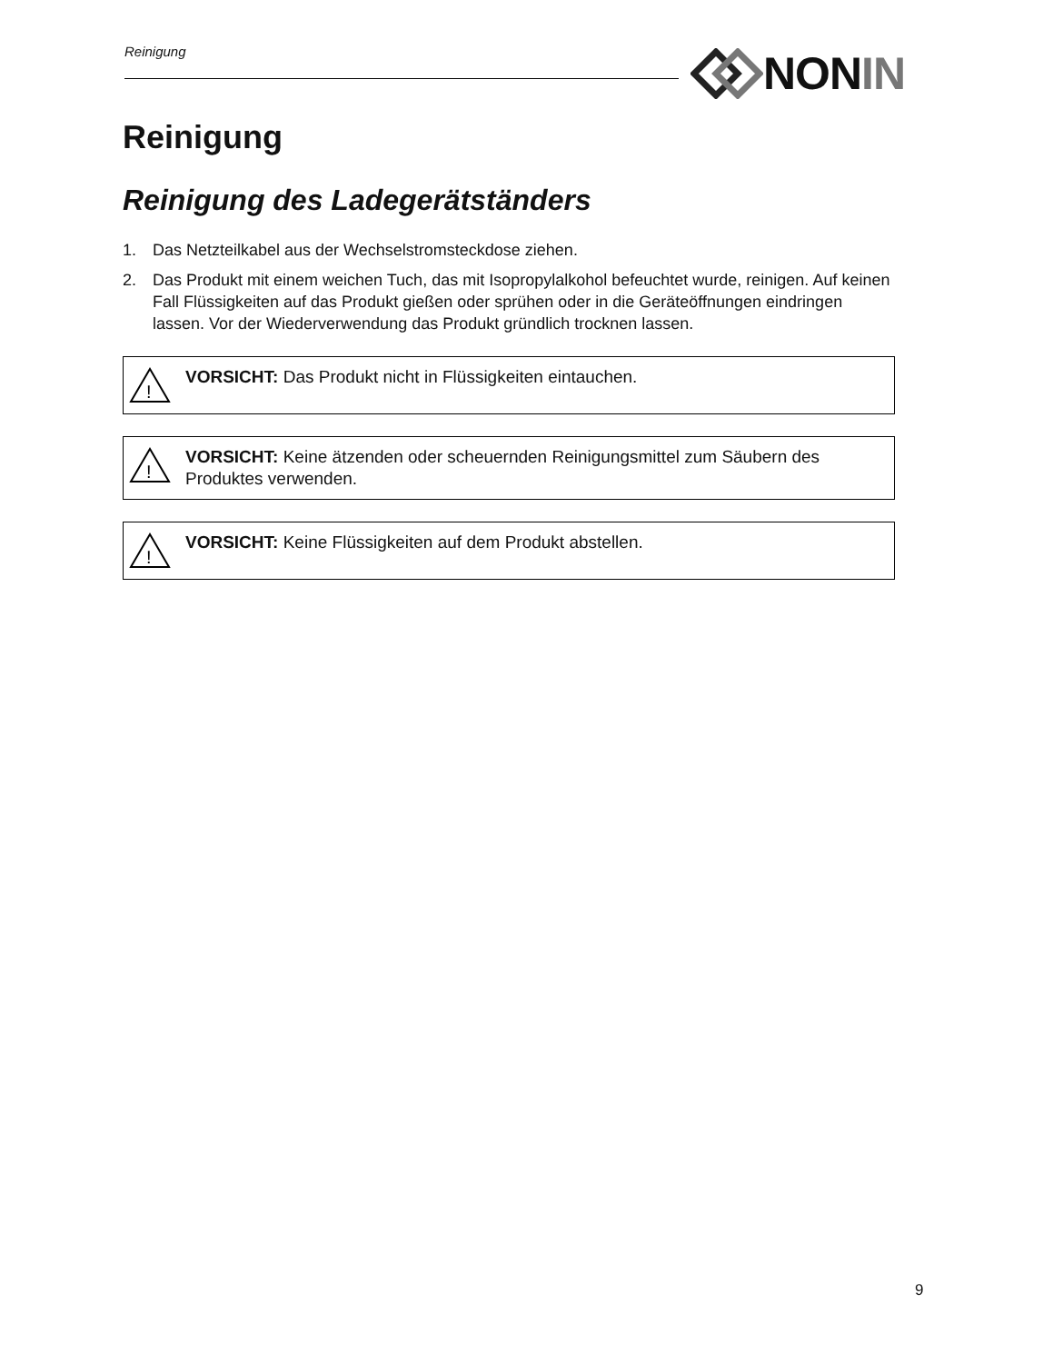Reinigung NON IN
Reinigung
Reinigung des Ladegerätständers
1. Das Netzteilkabel aus der Wechselstromsteckdose ziehen.
2. Das Produkt mit einem weichen Tuch, das mit Isopropylalkohol befeuchtet wurde, reinigen. Auf keinen Fall Flüssigkeiten auf das Produkt gießen oder sprühen oder in die Geräteöffnungen eindringen lassen. Vor der Wiederverwendung das Produkt gründlich trocknen lassen.
!
VORSICHT: Das Produkt nicht in Flüssigkeiten eintauchen.
!
VORSICHT: Keine ätzenden oder scheuernden Reinigungsmittel zum Säubern des Produktes verwenden.
!
VORSICHT: Keine Flüssigkeiten auf dem Produkt abstellen.
9